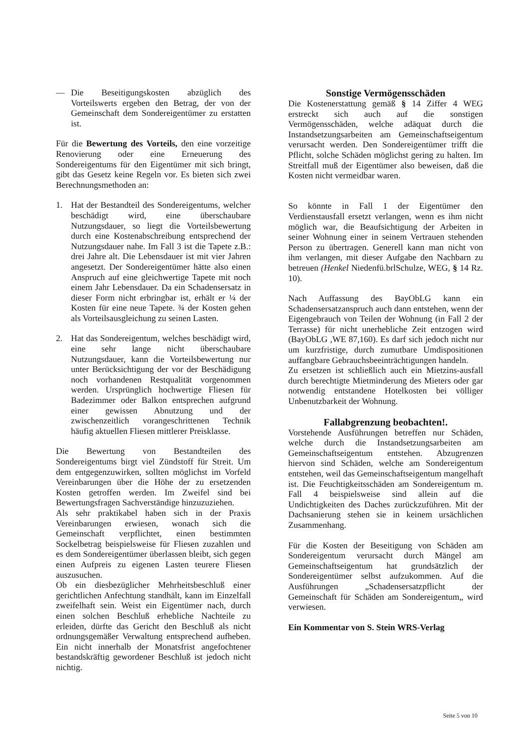— Die Beseitigungskosten abzüglich des Vorteilswerts ergeben den Betrag, der von der Gemeinschaft dem Sondereigentümer zu erstatten ist.
Für die Bewertung des Vorteils, den eine vorzeitige Renovierung oder eine Erneuerung des Sondereigentums für den Eigentümer mit sich bringt, gibt das Gesetz keine Regeln vor. Es bieten sich zwei Berechnungsmethoden an:
1. Hat der Bestandteil des Sondereigentums, welcher beschädigt wird, eine überschaubare Nutzungsdauer, so liegt die Vorteilsbewertung durch eine Kostenabschreibung entsprechend der Nutzungsdauer nahe. Im Fall 3 ist die Tapete z.B.: drei Jahre alt. Die Lebensdauer ist mit vier Jahren angesetzt. Der Sondereigentümer hätte also einen Anspruch auf eine gleichwertige Tapete mit noch einem Jahr Lebensdauer. Da ein Schadensersatz in dieser Form nicht erbringbar ist, erhält er ¼ der Kosten für eine neue Tapete. ¾ der Kosten gehen als Vorteilsausgleichung zu seinen Lasten.
2. Hat das Sondereigentum, welches beschädigt wird, eine sehr lange nicht überschaubare Nutzungsdauer, kann die Vorteilsbewertung nur unter Berücksichtigung der vor der Beschädigung noch vorhandenen Restqualität vorgenommen werden. Ursprünglich hochwertige Fliesen für Badezimmer oder Balkon entsprechen aufgrund einer gewissen Abnutzung und der zwischenzeitlich vorangeschrittenen Technik häufig aktuellen Fliesen mittlerer Preisklasse.
Die Bewertung von Bestandteilen des Sondereigentums birgt viel Zündstoff für Streit. Um dem entgegenzuwirken, sollten möglichst im Vorfeld Vereinbarungen über die Höhe der zu ersetzenden Kosten getroffen werden. Im Zweifel sind bei Bewertungsfragen Sachverständige hinzuzuziehen.
Als sehr praktikabel haben sich in der Praxis Vereinbarungen erwiesen, wonach sich die Gemeinschaft verpflichtet, einen bestimmten Sockelbetrag beispielsweise für Fliesen zuzahlen und es dem Sondereigentümer überlassen bleibt, sich gegen einen Aufpreis zu eigenen Lasten teurere Fliesen auszusuchen.
Ob ein diesbezüglicher Mehrheitsbeschluß einer gerichtlichen Anfechtung standhält, kann im Einzelfall zweifelhaft sein. Weist ein Eigentümer nach, durch einen solchen Beschluß erhebliche Nachteile zu erleiden, dürfte das Gericht den Beschluß als nicht ordnungsgemäßer Verwaltung entsprechend aufheben. Ein nicht innerhalb der Monatsfrist angefochtener bestandskräftig gewordener Beschluß ist jedoch nicht nichtig.
Sonstige Vermögensschäden
Die Kostenerstattung gemäß § 14 Ziffer 4 WEG erstreckt sich auch auf die sonstigen Vermögensschäden, welche adäquat durch die Instandsetzungsarbeiten am Gemeinschaftseigentum verursacht werden. Den Sondereigentümer trifft die Pflicht, solche Schäden möglichst gering zu halten. Im Streitfall muß der Eigentümer also beweisen, daß die Kosten nicht vermeidbar waren.
So könnte in Fall 1 der Eigentümer den Verdienstausfall ersetzt verlangen, wenn es ihm nicht möglich war, die Beaufsichtigung der Arbeiten in seiner Wohnung einer in seinem Vertrauen stehenden Person zu übertragen. Generell kann man nicht von ihm verlangen, mit dieser Aufgabe den Nachbarn zu betreuen (Henkel Niedenfü.brlSchulze, WEG, § 14 Rz. 10).
Nach Auffassung des BayObLG kann ein Schadensersatzanspruch auch dann entstehen, wenn der Eigengebrauch von Teilen der Wohnung (in Fall 2 der Terrasse) für nicht unerhebliche Zeit entzogen wird (BayObLG ,WE 87,160). Es darf sich jedoch nicht nur um kurzfristige, durch zumutbare Umdispositionen auffangbare Gebrauchsbeeinträchtigungen handeln.
Zu ersetzen ist schließlich auch ein Mietzins-ausfall durch berechtigte Mietminderung des Mieters oder gar notwendig entstandene Hotelkosten bei völliger Unbenutzbarkeit der Wohnung.
Fallabgrenzung beobachten!.
Vorstehende Ausführungen betreffen nur Schäden, welche durch die Instandsetzungsarbeiten am Gemeinschaftseigentum entstehen. Abzugrenzen hiervon sind Schäden, welche am Sondereigentum entstehen, weil das Gemeinschaftseigentum mangelhaft ist. Die Feuchtigkeitsschäden am Sondereigentum m. Fall 4 beispielsweise sind allein auf die Undichtigkeiten des Daches zurückzuführen. Mit der Dachsanierung stehen sie in keinem ursächlichen Zusammenhang.
Für die Kosten der Beseitigung von Schäden am Sondereigentum verursacht durch Mängel am Gemeinschaftseigentum hat grundsätzlich der Sondereigentümer selbst aufzukommen. Auf die Ausführungen „Schadensersatzpflicht der Gemeinschaft für Schäden am Sondereigentum„ wird verwiesen.
Ein Kommentar von S. Stein WRS-Verlag
Seite 5 von 10